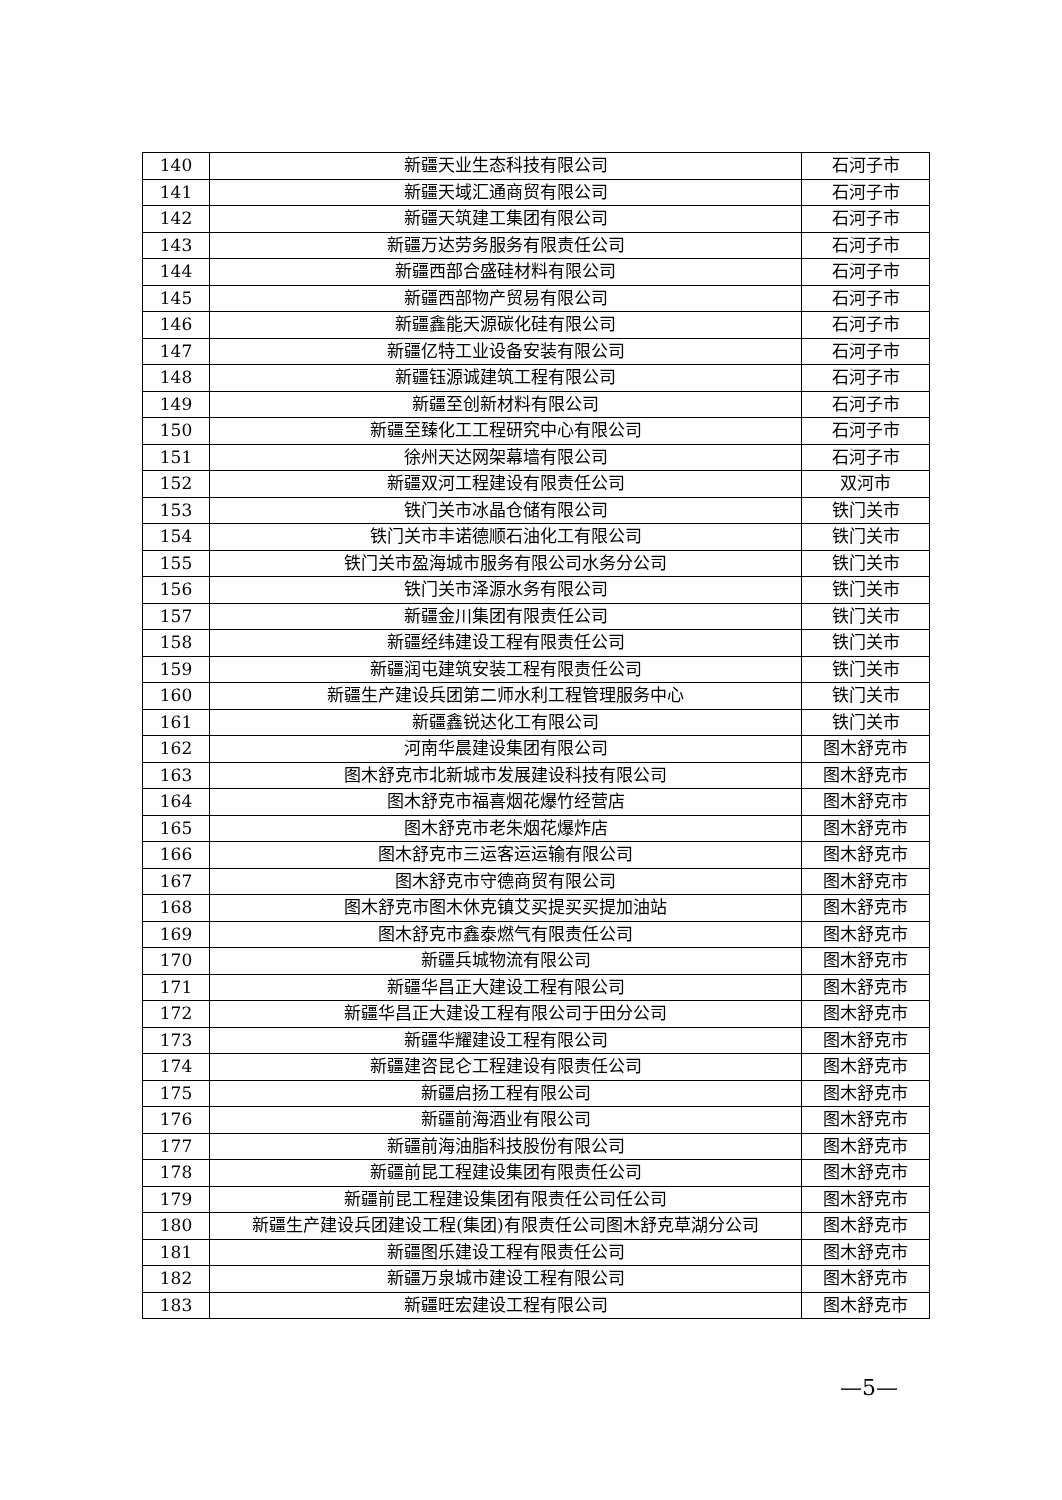| 140 | 新疆天业生态科技有限公司 | 石河子市 |
| 141 | 新疆天域汇通商贸有限公司 | 石河子市 |
| 142 | 新疆天筑建工集团有限公司 | 石河子市 |
| 143 | 新疆万达劳务服务有限责任公司 | 石河子市 |
| 144 | 新疆西部合盛硅材料有限公司 | 石河子市 |
| 145 | 新疆西部物产贸易有限公司 | 石河子市 |
| 146 | 新疆鑫能天源碳化硅有限公司 | 石河子市 |
| 147 | 新疆亿特工业设备安装有限公司 | 石河子市 |
| 148 | 新疆钰源诚建筑工程有限公司 | 石河子市 |
| 149 | 新疆至创新材料有限公司 | 石河子市 |
| 150 | 新疆至臻化工工程研究中心有限公司 | 石河子市 |
| 151 | 徐州天达网架幕墙有限公司 | 石河子市 |
| 152 | 新疆双河工程建设有限责任公司 | 双河市 |
| 153 | 铁门关市冰晶仓储有限公司 | 铁门关市 |
| 154 | 铁门关市丰诺德顺石油化工有限公司 | 铁门关市 |
| 155 | 铁门关市盈海城市服务有限公司水务分公司 | 铁门关市 |
| 156 | 铁门关市泽源水务有限公司 | 铁门关市 |
| 157 | 新疆金川集团有限责任公司 | 铁门关市 |
| 158 | 新疆经纬建设工程有限责任公司 | 铁门关市 |
| 159 | 新疆润屯建筑安装工程有限责任公司 | 铁门关市 |
| 160 | 新疆生产建设兵团第二师水利工程管理服务中心 | 铁门关市 |
| 161 | 新疆鑫锐达化工有限公司 | 铁门关市 |
| 162 | 河南华晨建设集团有限公司 | 图木舒克市 |
| 163 | 图木舒克市北新城市发展建设科技有限公司 | 图木舒克市 |
| 164 | 图木舒克市福喜烟花爆竹经营店 | 图木舒克市 |
| 165 | 图木舒克市老朱烟花爆炸店 | 图木舒克市 |
| 166 | 图木舒克市三运客运运输有限公司 | 图木舒克市 |
| 167 | 图木舒克市守德商贸有限公司 | 图木舒克市 |
| 168 | 图木舒克市图木休克镇艾买提买买提加油站 | 图木舒克市 |
| 169 | 图木舒克市鑫泰燃气有限责任公司 | 图木舒克市 |
| 170 | 新疆兵城物流有限公司 | 图木舒克市 |
| 171 | 新疆华昌正大建设工程有限公司 | 图木舒克市 |
| 172 | 新疆华昌正大建设工程有限公司于田分公司 | 图木舒克市 |
| 173 | 新疆华耀建设工程有限公司 | 图木舒克市 |
| 174 | 新疆建咨昆仑工程建设有限责任公司 | 图木舒克市 |
| 175 | 新疆启扬工程有限公司 | 图木舒克市 |
| 176 | 新疆前海酒业有限公司 | 图木舒克市 |
| 177 | 新疆前海油脂科技股份有限公司 | 图木舒克市 |
| 178 | 新疆前昆工程建设集团有限责任公司 | 图木舒克市 |
| 179 | 新疆前昆工程建设集团有限责任公司任公司 | 图木舒克市 |
| 180 | 新疆生产建设兵团建设工程(集团)有限责任公司图木舒克草湖分公司 | 图木舒克市 |
| 181 | 新疆图乐建设工程有限责任公司 | 图木舒克市 |
| 182 | 新疆万泉城市建设工程有限公司 | 图木舒克市 |
| 183 | 新疆旺宏建设工程有限公司 | 图木舒克市 |
—5—